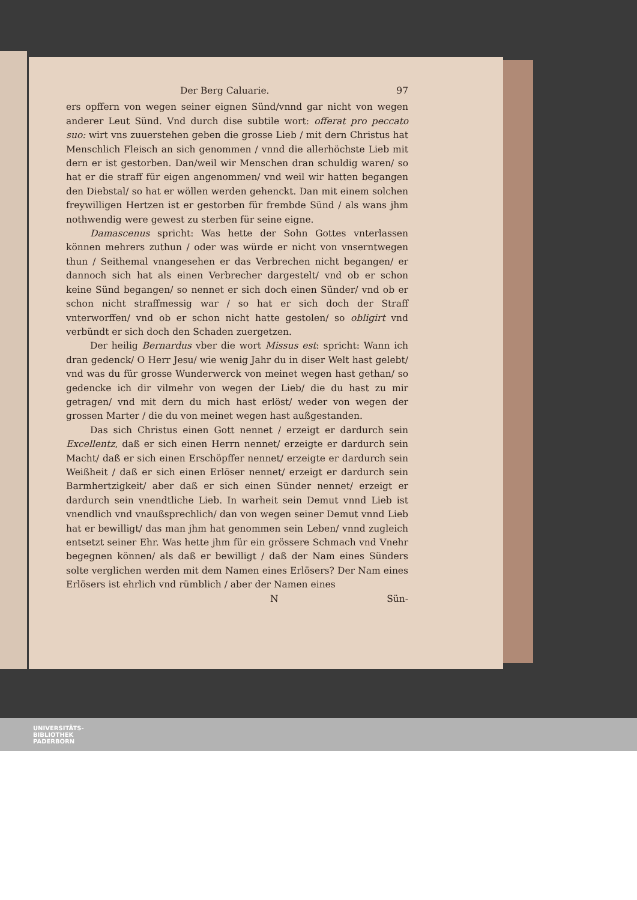Der Berg Caluarie. 97
ers opffern von wegen seiner eignen Sünd/vnnd gar nicht von wegen anderer Leut Sünd. Vnd durch dise subtile wort: offerat pro peccato suo: wirt vns zuuerstehen geben die grosse Lieb / mit dern Christus hat Menschlich Fleisch an sich genommen / vnnd die allerhöchste Lieb mit dern er ist gestorben. Dan/weil wir Menschen dran schuldig waren/ so hat er die straff für eigen angenommen/ vnd weil wir hatten begangen den Diebstal/ so hat er wöllen werden gehenckt. Dan mit einem solchen freywilligen Hertzen ist er gestorben für frembde Sünd / als wans jhm nothwendig were gewest zu sterben für seine eigne.
Damascenus spricht: Was hette der Sohn Gottes vnterlassen können mehrers zuthun / oder was würde er nicht von vnserntwegen thun / Seithemal vnangesehen er das Verbrechen nicht begangen/ er dannoch sich hat als einen Verbrecher dargestelt/ vnd ob er schon keine Sünd begangen/ so nennet er sich doch einen Sünder/ vnd ob er schon nicht straffmessig war / so hat er sich doch der Straff vnterworffen/ vnd ob er schon nicht hatte gestolen/ so obligirt vnd verbündt er sich doch den Schaden zuergetzen.
Der heilig Bernardus vber die wort Missus est: spricht: Wann ich dran gedenck/ O Herr Jesu/ wie wenig Jahr du in diser Welt hast gelebt/ vnd was du für grosse Wunderwerck von meinet wegen hast gethan/ so gedencke ich dir vilmehr von wegen der Lieb/ die du hast zu mir getragen/ vnd mit dern du mich hast erlöst/ weder von wegen der grossen Marter / die du von meinet wegen hast außgestanden.
Das sich Christus einen Gott nennet / erzeigt er dardurch sein Excellentz, daß er sich einen Herrn nennet/ erzeigte er dardurch sein Macht/ daß er sich einen Erschöpffer nennet/ erzeigte er dardurch sein Weißheit / daß er sich einen Erlöser nennet/ erzeigt er dardurch sein Barmhertzigkeit/ aber daß er sich einen Sünder nennet/ erzeigt er dardurch sein vnendtliche Lieb. In warheit sein Demut vnnd Lieb ist vnendlich vnd vnaußsprechlich/ dan von wegen seiner Demut vnnd Lieb hat er bewilligt/ das man jhm hat genommen sein Leben/ vnnd zugleich entsetzt seiner Ehr. Was hette jhm für ein grössere Schmach vnd Vnehr begegnen können/ als daß er bewilligt / daß der Nam eines Sünders solte verglichen werden mit dem Namen eines Erlösers? Der Nam eines Erlösers ist ehrlich vnd rümblich / aber der Namen eines
N Sün-
UNIVERSITÄTS-
BIBLIOTHEK
PADERBORN